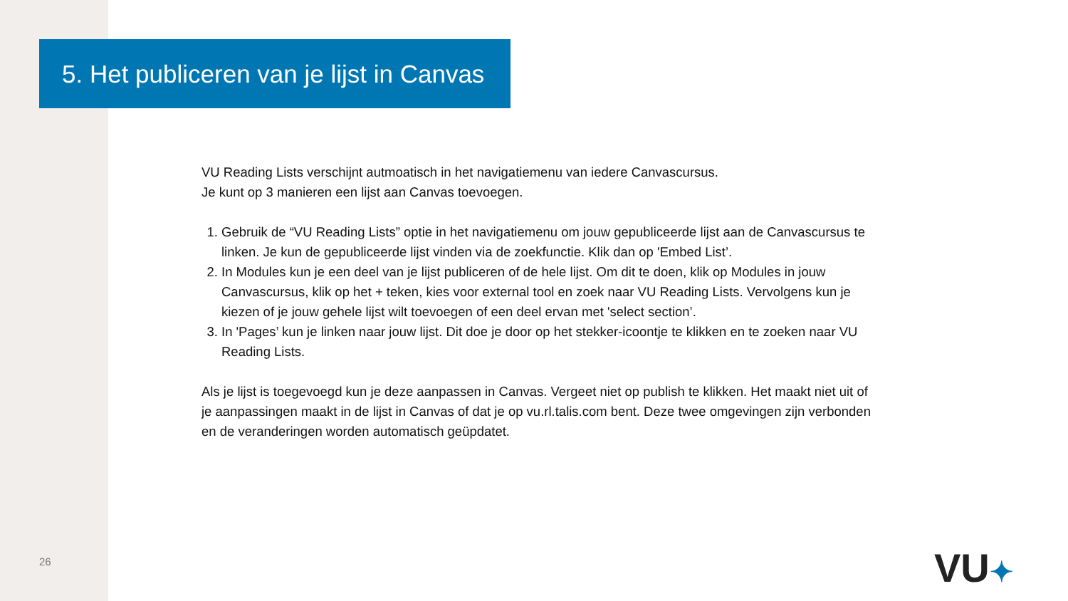5. Het publiceren van je lijst in Canvas
VU Reading Lists verschijnt autmoatisch in het navigatiemenu van iedere Canvascursus.
Je kunt op 3 manieren een lijst aan Canvas toevoegen.
1. Gebruik de “VU Reading Lists” optie in het navigatiemenu om jouw gepubliceerde lijst aan de Canvascursus te linken. Je kun de gepubliceerde lijst vinden via de zoekfunctie. Klik dan op 'Embed List’.
2. In Modules kun je een deel van je lijst publiceren of de hele lijst. Om dit te doen, klik op Modules in jouw Canvascursus, klik op het + teken, kies voor external tool en zoek naar VU Reading Lists. Vervolgens kun je kiezen of je jouw gehele lijst wilt toevoegen of een deel ervan met 'select section’.
3. In 'Pages’ kun je linken naar jouw lijst. Dit doe je door op het stekker-icoontje te klikken en te zoeken naar VU Reading Lists.
Als je lijst is toegevoegd kun je deze aanpassen in Canvas. Vergeet niet op publish te klikken. Het maakt niet uit of je aanpassingen maakt in de lijst in Canvas of dat je op vu.rl.talis.com bent. Deze twee omgevingen zijn verbonden en de veranderingen worden automatisch geüpdatet.
26 VU✦